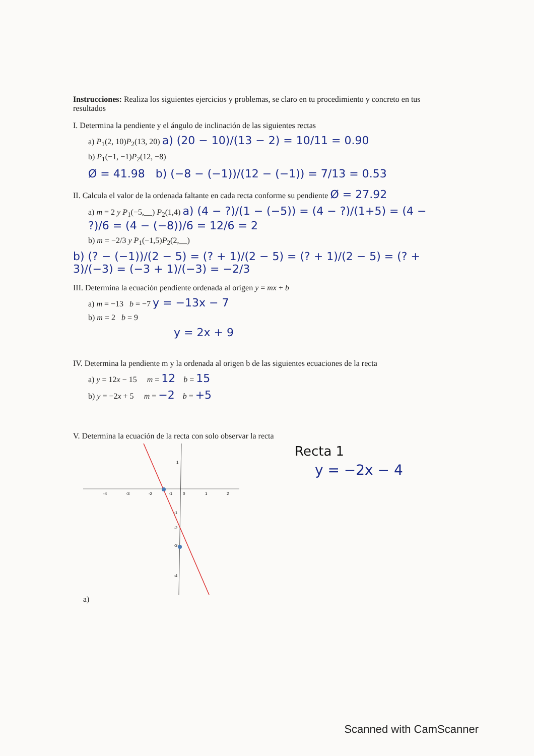Instrucciones: Realiza los siguientes ejercicios y problemas, se claro en tu procedimiento y concreto en tus resultados
I. Determina la pendiente y el ángulo de inclinación de las siguientes rectas
a) P<sub>1</sub>(2, 10)P<sub>2</sub>(13, 20) a) (20 − 10)/(13 − 2) = 10/11 = 0.90
b) P<sub>1</sub>(−1, −1)P<sub>2</sub>(12, −8)
Ø = 41.98 b) (−8 − (−1))/(12 − (−1)) = 7/13 = 0.53
II. Calcula el valor de la ordenada faltante en cada recta conforme su pendiente Ø = 27.92
a) m = 2 y P<sub>1</sub>(−5,__) P<sub>2</sub>(1,4) a) (4 − ?)/(1 − (−5)) = (4 − ?)/(1+5) = (4 − ?)/6 = (4 − (−8))/6 = 12/6 = 2
b) m = −2/3 y P<sub>1</sub>(−1,5)P<sub>2</sub>(2,__)
b) (? − (−1))/(2 − 5) = (? + 1)/(2 − 5) = (? + 1)/(2 − 5) = (? + 3)/(−3) = (−3 + 1)/(−3) = −2/3
III. Determina la ecuación pendiente ordenada al origen y = mx + b
a) m = −13 b = −7 y = −13x − 7
b) m = 2 b = 9
y = 2x + 9
IV. Determina la pendiente m y la ordenada al origen b de las siguientes ecuaciones de la recta
a) y = 12x − 15 m = 12 b = 15
b) y = −2x + 5 m = −2 b = +5
V. Determina la ecuación de la recta con solo observar la recta
-4
-3
-2
-1
0
1
2
1
-1
-2
-3
-4
Recta 1
y = −2x − 4
a)
Scanned with CamScanner